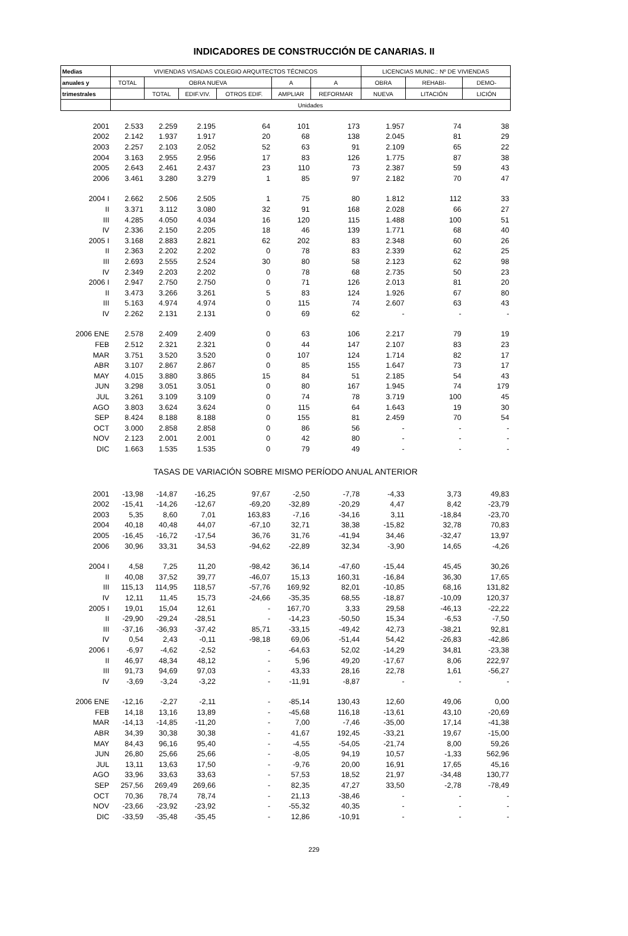INDICADORES DE CONSTRUCCIÓN DE CANARIAS. II
| Medias | VIVIENDAS VISADAS COLEGIO ARQUITECTOS TÉCNICOS | | | | | | LICENCIAS MUNIC.: Nº DE VIVIENDAS | | |
| --- | --- | --- | --- | --- | --- | --- | --- | --- | --- |
| anuales y | TOTAL | OBRA NUEVA | | | A | A | OBRA | REHABI- | DEMO- |
| trimestrales | | TOTAL | EDIF.VIV. | OTROS EDIF. | AMPLIAR | REFORMAR | NUEVA | LITACIÓN | LICIÓN |
| | Unidades | | | | | | | | |
| 2001 | 2.533 | 2.259 | 2.195 | 64 | 101 | 173 | 1.957 | 74 | 38 |
| 2002 | 2.142 | 1.937 | 1.917 | 20 | 68 | 138 | 2.045 | 81 | 29 |
| 2003 | 2.257 | 2.103 | 2.052 | 52 | 63 | 91 | 2.109 | 65 | 22 |
| 2004 | 3.163 | 2.955 | 2.956 | 17 | 83 | 126 | 1.775 | 87 | 38 |
| 2005 | 2.643 | 2.461 | 2.437 | 23 | 110 | 73 | 2.387 | 59 | 43 |
| 2006 | 3.461 | 3.280 | 3.279 | 1 | 85 | 97 | 2.182 | 70 | 47 |
| 2004 I | 2.662 | 2.506 | 2.505 | 1 | 75 | 80 | 1.812 | 112 | 33 |
| II | 3.371 | 3.112 | 3.080 | 32 | 91 | 168 | 2.028 | 66 | 27 |
| III | 4.285 | 4.050 | 4.034 | 16 | 120 | 115 | 1.488 | 100 | 51 |
| IV | 2.336 | 2.150 | 2.205 | 18 | 46 | 139 | 1.771 | 68 | 40 |
| 2005 I | 3.168 | 2.883 | 2.821 | 62 | 202 | 83 | 2.348 | 60 | 26 |
| II | 2.363 | 2.202 | 2.202 | 0 | 78 | 83 | 2.339 | 62 | 25 |
| III | 2.693 | 2.555 | 2.524 | 30 | 80 | 58 | 2.123 | 62 | 98 |
| IV | 2.349 | 2.203 | 2.202 | 0 | 78 | 68 | 2.735 | 50 | 23 |
| 2006 I | 2.947 | 2.750 | 2.750 | 0 | 71 | 126 | 2.013 | 81 | 20 |
| II | 3.473 | 3.266 | 3.261 | 5 | 83 | 124 | 1.926 | 67 | 80 |
| III | 5.163 | 4.974 | 4.974 | 0 | 115 | 74 | 2.607 | 63 | 43 |
| IV | 2.262 | 2.131 | 2.131 | 0 | 69 | 62 | - | - | - |
| 2006 ENE | 2.578 | 2.409 | 2.409 | 0 | 63 | 106 | 2.217 | 79 | 19 |
| FEB | 2.512 | 2.321 | 2.321 | 0 | 44 | 147 | 2.107 | 83 | 23 |
| MAR | 3.751 | 3.520 | 3.520 | 0 | 107 | 124 | 1.714 | 82 | 17 |
| ABR | 3.107 | 2.867 | 2.867 | 0 | 85 | 155 | 1.647 | 73 | 17 |
| MAY | 4.015 | 3.880 | 3.865 | 15 | 84 | 51 | 2.185 | 54 | 43 |
| JUN | 3.298 | 3.051 | 3.051 | 0 | 80 | 167 | 1.945 | 74 | 179 |
| JUL | 3.261 | 3.109 | 3.109 | 0 | 74 | 78 | 3.719 | 100 | 45 |
| AGO | 3.803 | 3.624 | 3.624 | 0 | 115 | 64 | 1.643 | 19 | 30 |
| SEP | 8.424 | 8.188 | 8.188 | 0 | 155 | 81 | 2.459 | 70 | 54 |
| OCT | 3.000 | 2.858 | 2.858 | 0 | 86 | 56 | - | - | - |
| NOV | 2.123 | 2.001 | 2.001 | 0 | 42 | 80 | - | - | - |
| DIC | 1.663 | 1.535 | 1.535 | 0 | 79 | 49 | - | - | - |
| TASAS DE VARIACIÓN SOBRE MISMO PERÍODO ANUAL ANTERIOR | | | | | | | | | |
| 2001 | -13,98 | -14,87 | -16,25 | 97,67 | -2,50 | -7,78 | -4,33 | 3,73 | 49,83 |
| 2002 | -15,41 | -14,26 | -12,67 | -69,20 | -32,89 | -20,29 | 4,47 | 8,42 | -23,79 |
| 2003 | 5,35 | 8,60 | 7,01 | 163,83 | -7,16 | -34,16 | 3,11 | -18,84 | -23,70 |
| 2004 | 40,18 | 40,48 | 44,07 | -67,10 | 32,71 | 38,38 | -15,82 | 32,78 | 70,83 |
| 2005 | -16,45 | -16,72 | -17,54 | 36,76 | 31,76 | -41,94 | 34,46 | -32,47 | 13,97 |
| 2006 | 30,96 | 33,31 | 34,53 | -94,62 | -22,89 | 32,34 | -3,90 | 14,65 | -4,26 |
| 2004 I | 4,58 | 7,25 | 11,20 | -98,42 | 36,14 | -47,60 | -15,44 | 45,45 | 30,26 |
| II | 40,08 | 37,52 | 39,77 | -46,07 | 15,13 | 160,31 | -16,84 | 36,30 | 17,65 |
| III | 115,13 | 114,95 | 118,57 | -57,76 | 169,92 | 82,01 | -10,85 | 68,16 | 131,82 |
| IV | 12,11 | 11,45 | 15,73 | -24,66 | -35,35 | 68,55 | -18,87 | -10,09 | 120,37 |
| 2005 I | 19,01 | 15,04 | 12,61 | - | 167,70 | 3,33 | 29,58 | -46,13 | -22,22 |
| II | -29,90 | -29,24 | -28,51 | - | -14,23 | -50,50 | 15,34 | -6,53 | -7,50 |
| III | -37,16 | -36,93 | -37,42 | 85,71 | -33,15 | -49,42 | 42,73 | -38,21 | 92,81 |
| IV | 0,54 | 2,43 | -0,11 | -98,18 | 69,06 | -51,44 | 54,42 | -26,83 | -42,86 |
| 2006 I | -6,97 | -4,62 | -2,52 | - | -64,63 | 52,02 | -14,29 | 34,81 | -23,38 |
| II | 46,97 | 48,34 | 48,12 | - | 5,96 | 49,20 | -17,67 | 8,06 | 222,97 |
| III | 91,73 | 94,69 | 97,03 | - | 43,33 | 28,16 | 22,78 | 1,61 | -56,27 |
| IV | -3,69 | -3,24 | -3,22 | - | -11,91 | -8,87 | - | - | - |
| 2006 ENE | -12,16 | -2,27 | -2,11 | - | -85,14 | 130,43 | 12,60 | 49,06 | 0,00 |
| FEB | 14,18 | 13,16 | 13,89 | - | -45,68 | 116,18 | -13,61 | 43,10 | -20,69 |
| MAR | -14,13 | -14,85 | -11,20 | - | 7,00 | -7,46 | -35,00 | 17,14 | -41,38 |
| ABR | 34,39 | 30,38 | 30,38 | - | 41,67 | 192,45 | -33,21 | 19,67 | -15,00 |
| MAY | 84,43 | 96,16 | 95,40 | - | -4,55 | -54,05 | -21,74 | 8,00 | 59,26 |
| JUN | 26,80 | 25,66 | 25,66 | - | -8,05 | 94,19 | 10,57 | -1,33 | 562,96 |
| JUL | 13,11 | 13,63 | 17,50 | - | -9,76 | 20,00 | 16,91 | 17,65 | 45,16 |
| AGO | 33,96 | 33,63 | 33,63 | - | 57,53 | 18,52 | 21,97 | -34,48 | 130,77 |
| SEP | 257,56 | 269,49 | 269,66 | - | 82,35 | 47,27 | 33,50 | -2,78 | -78,49 |
| OCT | 70,36 | 78,74 | 78,74 | - | 21,13 | -38,46 | - | - | - |
| NOV | -23,66 | -23,92 | -23,92 | - | -55,32 | 40,35 | - | - | - |
| DIC | -33,59 | -35,48 | -35,45 | - | 12,86 | -10,91 | - | - | - |
229